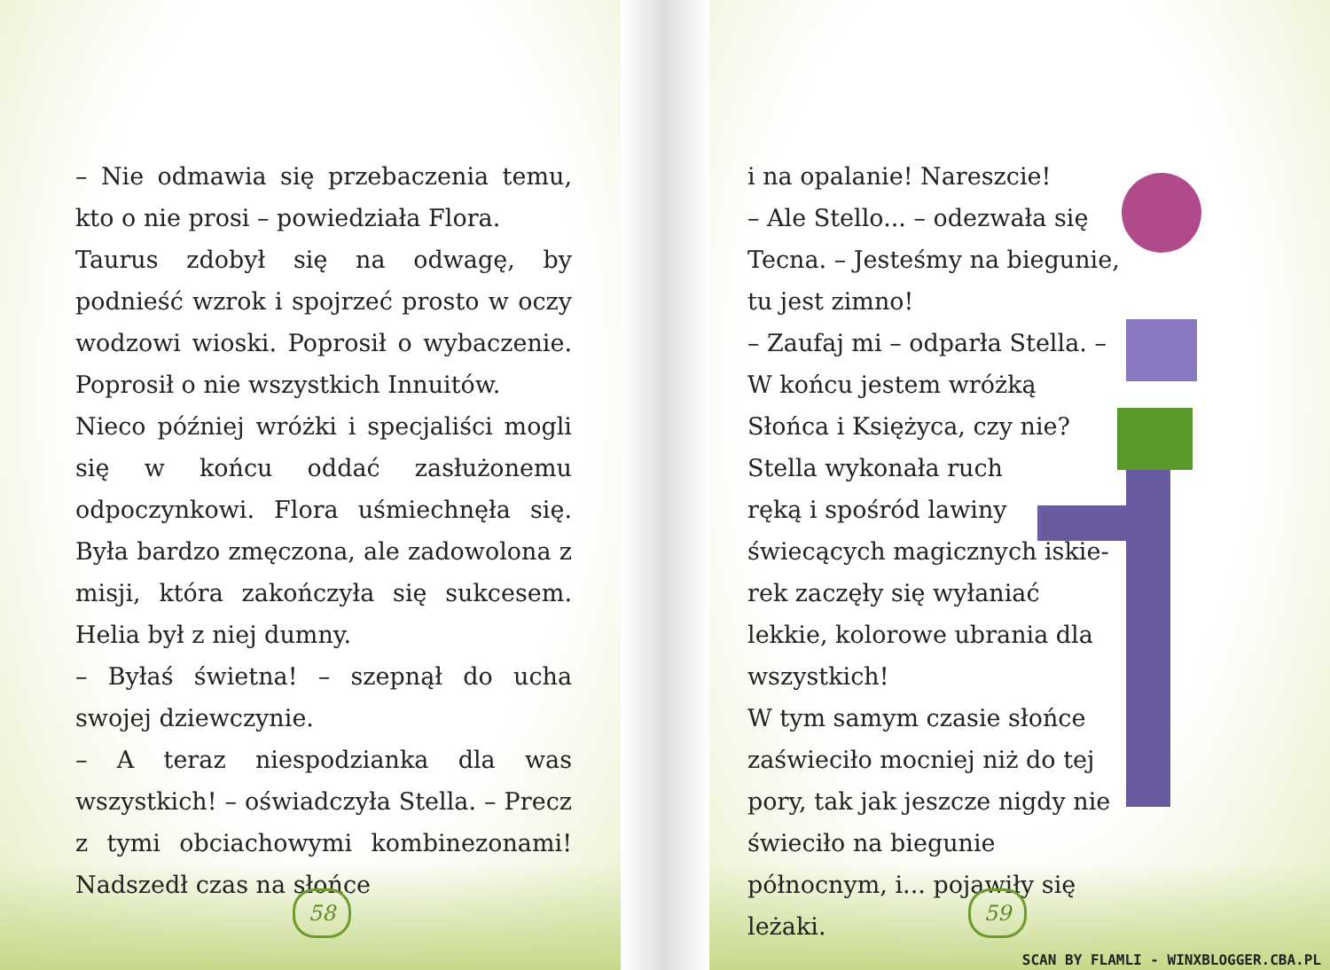– Nie odmawia się przebaczenia temu, kto o nie prosi – powiedziała Flora.
Taurus zdobył się na odwagę, by podnieść wzrok i spojrzeć prosto w oczy wodzowi wioski. Poprosił o wybaczenie. Poprosił o nie wszystkich Innuitów.
Nieco później wróżki i specjaliści mogli się w końcu oddać zasłużonemu odpoczynkowi. Flora uśmiechnęła się. Była bardzo zmęczona, ale zadowolona z misji, która zakończyła się sukcesem. Helia był z niej dumny.
– Byłaś świetna! – szepnął do ucha swojej dziewczynie.
– A teraz niespodzianka dla was wszystkich! – oświadczyła Stella. – Precz z tymi obciachowymi kombinezonami! Nadszedł czas na słońce
58
i na opalanie! Nareszcie!
– Ale Stello... – odezwała się Tecna. – Jesteśmy na biegunie, tu jest zimno!
– Zaufaj mi – odparła Stella. – W końcu jestem wróżką Słońca i Księżyca, czy nie?
Stella wykonała ruch
ręką i spośród lawiny
świecących magicznych iskie-
rek zaczęły się wyłaniać lekkie, kolorowe ubrania dla wszystkich!
W tym samym czasie słońce zaświeciło mocniej niż do tej pory, tak jak jeszcze nigdy nie świeciło na biegunie północnym, i... pojawiły się leżaki.
59
SCAN BY FLAMLI - WINXBLOGGER.CBA.PL